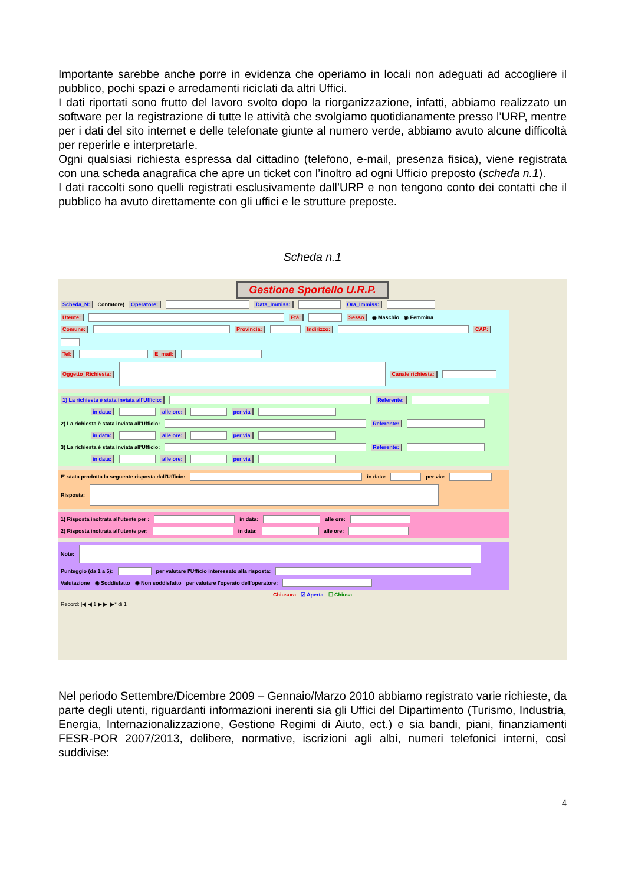Importante sarebbe anche porre in evidenza che operiamo in locali non adeguati ad accogliere il pubblico, pochi spazi e arredamenti riciclati da altri Uffici.
I dati riportati sono frutto del lavoro svolto dopo la riorganizzazione, infatti, abbiamo realizzato un software per la registrazione di tutte le attività che svolgiamo quotidianamente presso l’URP, mentre per i dati del sito internet e delle telefonate giunte al numero verde, abbiamo avuto alcune difficoltà per reperirle e interpretarle.
Ogni qualsiasi richiesta espressa dal cittadino (telefono, e-mail, presenza fisica), viene registrata con una scheda anagrafica che apre un ticket con l’inoltro ad ogni Ufficio preposto (scheda n.1).
I dati raccolti sono quelli registrati esclusivamente dall’URP e non tengono conto dei contatti che il pubblico ha avuto direttamente con gli uffici e le strutture preposte.
Scheda n.1
Gestione Sportello U.R.P.
Scheda_N: Contatore) Operatore: Data_Immiss: Ora_Immiss:
Utente: Età: Sesso ◉ Maschio ◉ Femmina
Comune: Provincia: Indirizzo: CAP:
Tel: E_mail:
Oggetto_Richiesta: Canale richiesta:
1) La richiesta è stata inviata all'Ufficio: Referente:
in data: alle ore: per via
2) La richiesta è stata inviata all'Ufficio: Referente:
in data: alle ore: per via
3) La richiesta è stata inviata all'Ufficio: Referente:
in data: alle ore: per via
E' stata prodotta la seguente risposta dall'Ufficio: in data: per via:
Risposta:
1) Risposta inoltrata all'utente per : in data: alle ore:
2) Risposta inoltrata all'utente per: in data: alle ore:
Note:
Punteggio (da 1 a 5): per valutare l'Ufficio interessato alla risposta:
Valutazione ◉ Soddisfatto ◉ Non soddisfatto per valutare l'operato dell'operatore:
Chiusura ☑ Aperta ☐ Chiusa
Record: |◀ ◀ 1 ▶ ▶| ▶* di 1
Nel periodo Settembre/Dicembre 2009 – Gennaio/Marzo 2010 abbiamo registrato varie richieste, da parte degli utenti, riguardanti informazioni inerenti sia gli Uffici del Dipartimento (Turismo, Industria, Energia, Internazionalizzazione, Gestione Regimi di Aiuto, ect.) e sia bandi, piani, finanziamenti FESR-POR 2007/2013, delibere, normative, iscrizioni agli albi, numeri telefonici interni, così suddivise:
4